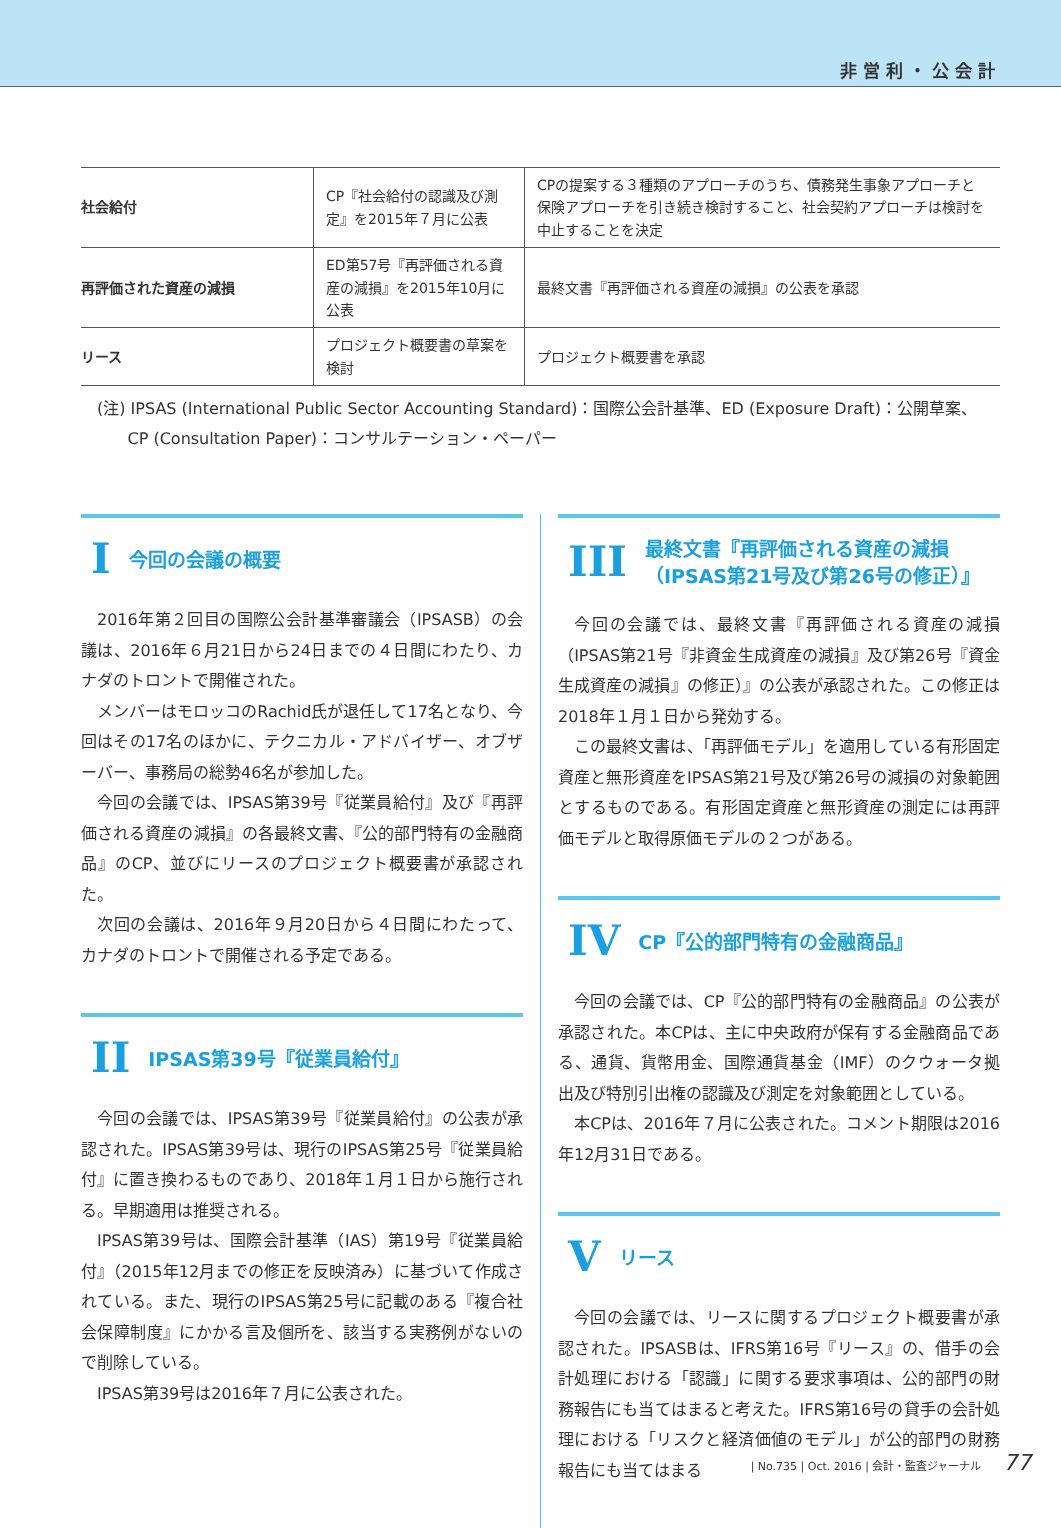非営利・公会計
| 社会給付 | CP『社会給付の認識及び測定』を2015年７月に公表 | CPの提案する３種類のアプローチのうち、債務発生事象アプローチと保険アプローチを引き続き検討すること、社会契約アプローチは検討を中止することを決定 |
| 再評価された資産の減損 | ED第57号『再評価される資産の減損』を2015年10月に公表 | 最終文書『再評価される資産の減損』の公表を承認 |
| リース | プロジェクト概要書の草案を検討 | プロジェクト概要書を承認 |
(注) IPSAS (International Public Sector Accounting Standard)：国際公会計基準、ED (Exposure Draft)：公開草案、
CP (Consultation Paper)：コンサルテーション・ペーパー
I今回の会議の概要
2016年第２回目の国際公会計基準審議会（IPSASB）の会議は、2016年６月21日から24日までの４日間にわたり、カナダのトロントで開催された。
メンバーはモロッコのRachid氏が退任して17名となり、今回はその17名のほかに、テクニカル・アドバイザー、オブザーバー、事務局の総勢46名が参加した。
今回の会議では、IPSAS第39号『従業員給付』及び『再評価される資産の減損』の各最終文書、『公的部門特有の金融商品』のCP、並びにリースのプロジェクト概要書が承認された。
次回の会議は、2016年９月20日から４日間にわたって、カナダのトロントで開催される予定である。
II IPSAS第39号『従業員給付』
今回の会議では、IPSAS第39号『従業員給付』の公表が承認された。IPSAS第39号は、現行のIPSAS第25号『従業員給付』に置き換わるものであり、2018年１月１日から施行される。早期適用は推奨される。
IPSAS第39号は、国際会計基準（IAS）第19号『従業員給付』（2015年12月までの修正を反映済み）に基づいて作成されている。また、現行のIPSAS第25号に記載のある『複合社会保障制度』にかかる言及個所を、該当する実務例がないので削除している。
IPSAS第39号は2016年７月に公表された。
III 最終文書『再評価される資産の減損（IPSAS第21号及び第26号の修正）』
今回の会議では、最終文書『再評価される資産の減損（IPSAS第21号『非資金生成資産の減損』及び第26号『資金生成資産の減損』の修正）』の公表が承認された。この修正は2018年１月１日から発効する。
この最終文書は、「再評価モデル」を適用している有形固定資産と無形資産をIPSAS第21号及び第26号の減損の対象範囲とするものである。有形固定資産と無形資産の測定には再評価モデルと取得原価モデルの２つがある。
IV CP『公的部門特有の金融商品』
今回の会議では、CP『公的部門特有の金融商品』の公表が承認された。本CPは、主に中央政府が保有する金融商品である、通貨、貨幣用金、国際通貨基金（IMF）のクウォータ拠出及び特別引出権の認識及び測定を対象範囲としている。
本CPは、2016年７月に公表された。コメント期限は2016年12月31日である。
Vリース
今回の会議では、リースに関するプロジェクト概要書が承認された。IPSASBは、IFRS第16号『リース』の、借手の会計処理における「認識」に関する要求事項は、公的部門の財務報告にも当てはまると考えた。IFRS第16号の貸手の会計処理における「リスクと経済価値のモデル」が公的部門の財務報告にも当てはまる
| No.735 | Oct. 2016 | 会計・監査ジャーナル 77